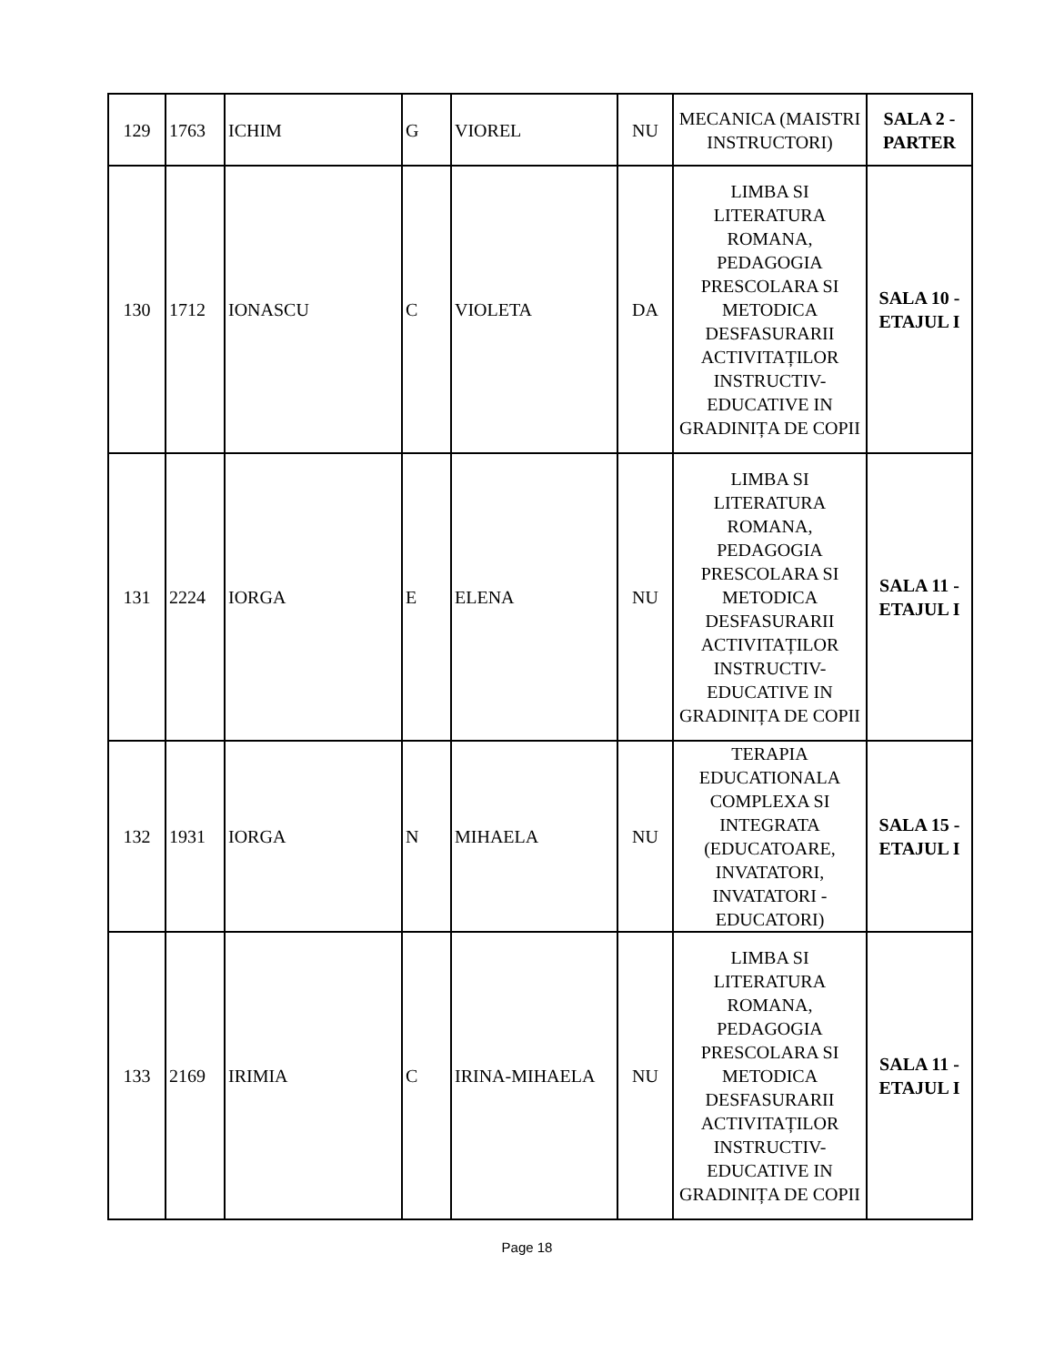| 129 | 1763 | ICHIM | G | VIOREL | NU | MECANICA (MAISTRI INSTRUCTORI) | SALA 2 - PARTER |
| 130 | 1712 | IONASCU | C | VIOLETA | DA | LIMBA SI LITERATURA ROMANA, PEDAGOGIA PRESCOLARA SI METODICA DESFASURARII ACTIVITAȚILOR INSTRUCTIV-EDUCATIVE IN GRADINIȚA DE COPII | SALA 10 - ETAJUL I |
| 131 | 2224 | IORGA | E | ELENA | NU | LIMBA SI LITERATURA ROMANA, PEDAGOGIA PRESCOLARA SI METODICA DESFASURARII ACTIVITAȚILOR INSTRUCTIV-EDUCATIVE IN GRADINIȚA DE COPII | SALA 11 - ETAJUL I |
| 132 | 1931 | IORGA | N | MIHAELA | NU | TERAPIA EDUCATIONALA COMPLEXA SI INTEGRATA (EDUCATOARE, INVATATORI, INVATATORI - EDUCATORI) | SALA 15 - ETAJUL I |
| 133 | 2169 | IRIMIA | C | IRINA-MIHAELA | NU | LIMBA SI LITERATURA ROMANA, PEDAGOGIA PRESCOLARA SI METODICA DESFASURARII ACTIVITAȚILOR INSTRUCTIV-EDUCATIVE IN GRADINIȚA DE COPII | SALA 11 - ETAJUL I |
Page 18